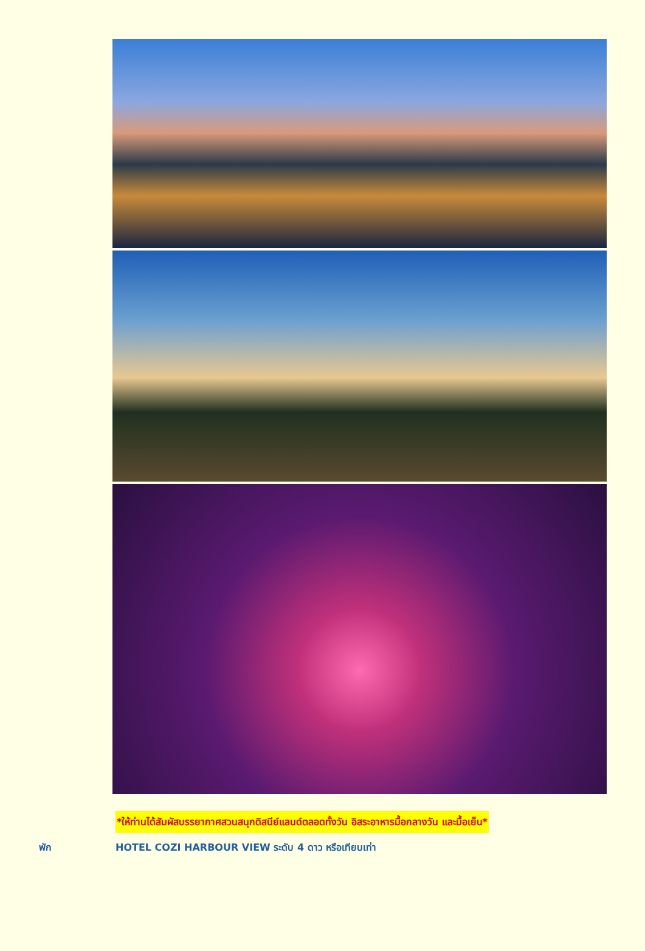*ให้ท่านได้สัมผัสบรรยากาศสวนสนุกดิสนีย์แลนด์ตลอดทั้งวัน อิสระอาหารมื้อกลางวัน และมื้อเย็น*
พัก HOTEL COZI HARBOUR VIEW ระดับ 4 ดาว หรือเทียบเท่า